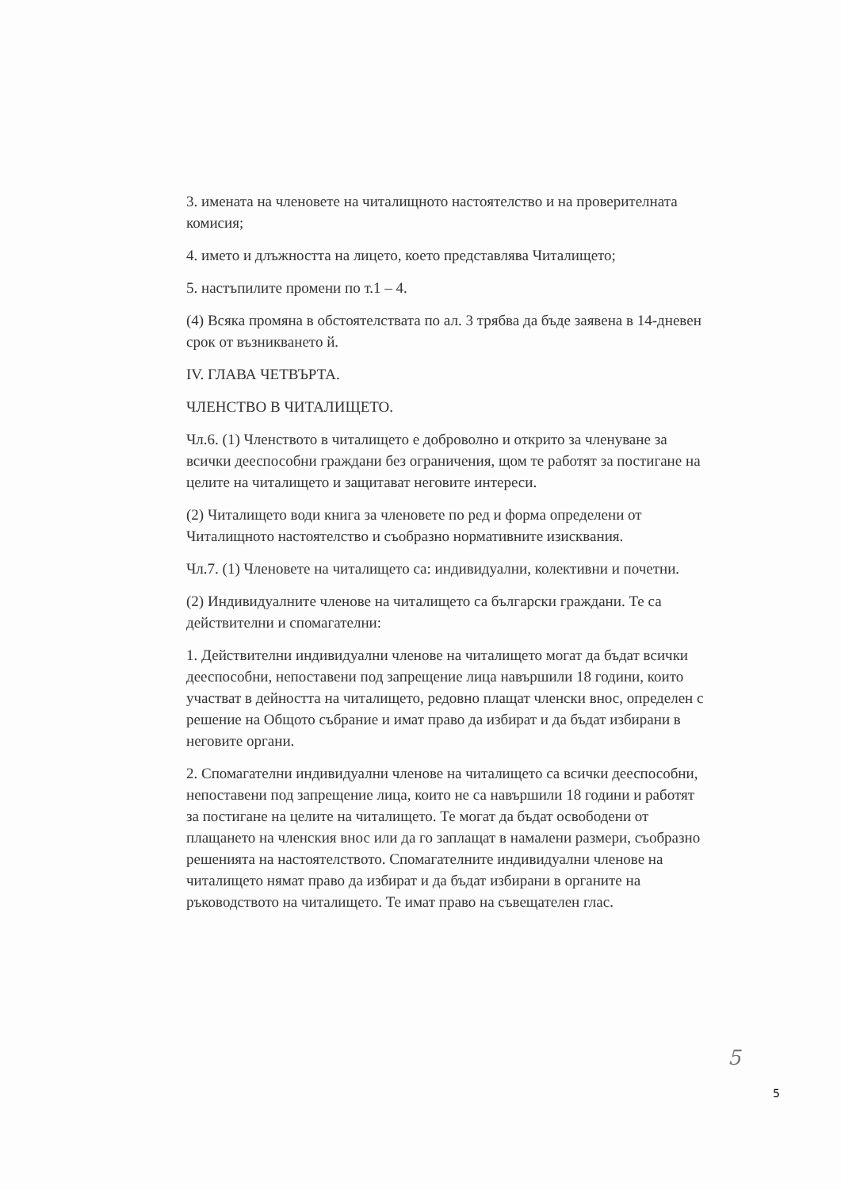3. имената на членовете на читалищното настоятелство и на проверителната комисия;
4. името и длъжността на лицето, което представлява Читалището;
5. настъпилите промени по т.1 – 4.
(4) Всяка промяна в обстоятелствата по ал. 3 трябва да бъде заявена в 14-дневен срок от възникването й.
IV. ГЛАВА ЧЕТВЪРТА.
ЧЛЕНСТВО В ЧИТАЛИЩЕТО.
Чл.6. (1) Членството в читалището е доброволно и открито за членуване за всички дееспособни граждани без ограничения, щом те работят за постигане на целите на читалището и защитават неговите интереси.
(2) Читалището води книга за членовете по ред и форма определени от Читалищното настоятелство и съобразно нормативните изисквания.
Чл.7. (1) Членовете на читалището са: индивидуални, колективни и почетни.
(2) Индивидуалните членове на читалището са български граждани. Те са действителни и спомагателни:
1. Действителни индивидуални членове на читалището могат да бъдат всички дееспособни, непоставени под запрещение лица навършили 18 години, които участват в дейността на читалището, редовно плащат членски внос, определен с решение на Общото събрание и имат право да избират и да бъдат избирани в неговите органи.
2. Спомагателни индивидуални членове на читалището са всички дееспособни, непоставени под запрещение лица, които не са навършили 18 години и работят за постигане на целите на читалището. Те могат да бъдат освободени от плащането на членския внос или да го заплащат в намалени размери, съобразно решенията на настоятелството. Спомагателните индивидуални членове на читалището нямат право да избират и да бъдат избирани в органите на ръководството на читалището. Те имат право на съвещателен глас.
5
5